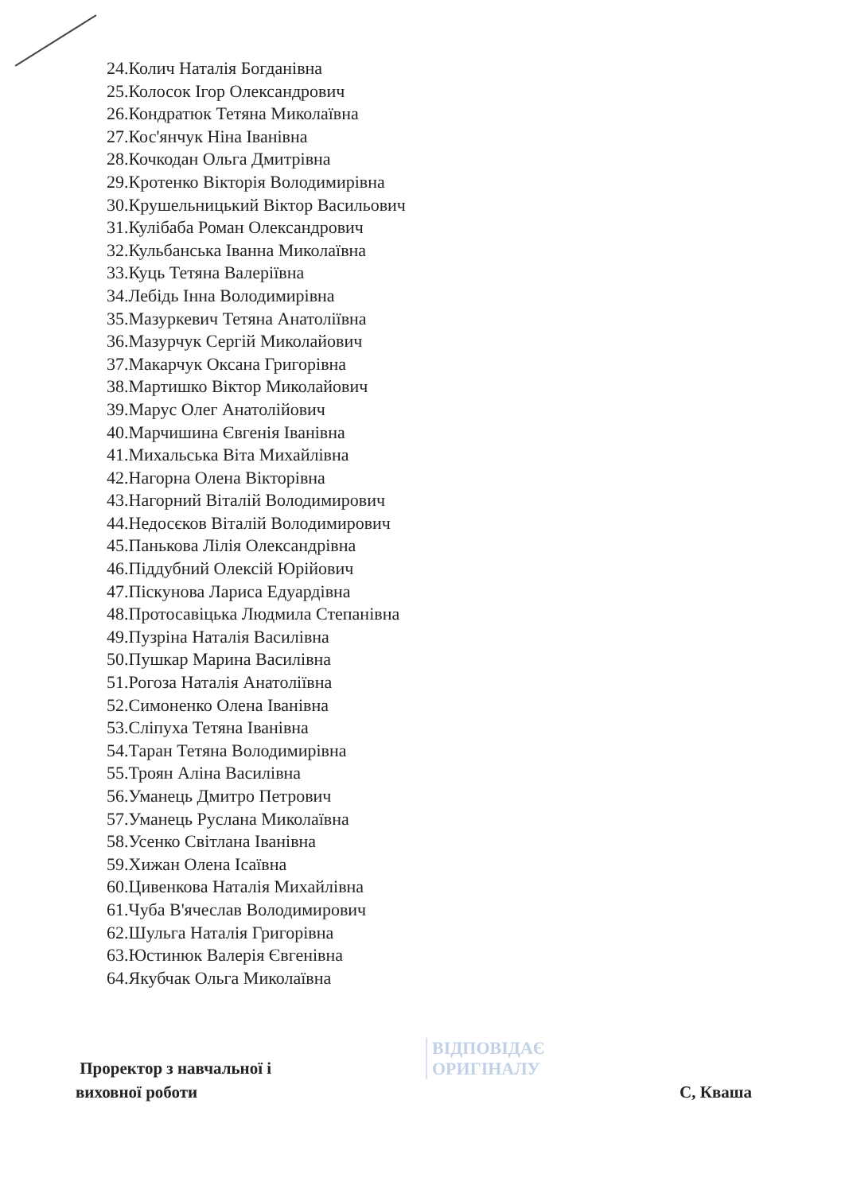24.Колич Наталія Богданівна
25.Колосок Ігор Олександрович
26.Кондратюк Тетяна Миколаївна
27.Кос'янчук Ніна Іванівна
28.Кочкодан Ольга Дмитрівна
29.Кротенко Вікторія Володимирівна
30.Крушельницький Віктор Васильович
31.Кулібаба Роман Олександрович
32.Кульбанська Іванна Миколаївна
33.Куць Тетяна Валеріївна
34.Лебідь Інна Володимирівна
35.Мазуркевич Тетяна Анатоліївна
36.Мазурчук Сергій Миколайович
37.Макарчук Оксана Григорівна
38.Мартишко Віктор Миколайович
39.Марус Олег Анатолійович
40.Марчишина Євгенія Іванівна
41.Михальська Віта Михайлівна
42.Нагорна Олена Вікторівна
43.Нагорний Віталій Володимирович
44.Недосєков Віталій Володимирович
45.Панькова Лілія Олександрівна
46.Піддубний Олексій Юрійович
47.Піскунова Лариса Едуардівна
48.Протосавіцька Людмила Степанівна
49.Пузріна Наталія Василівна
50.Пушкар Марина Василівна
51.Рогоза Наталія Анатоліївна
52.Симоненко Олена Іванівна
53.Сліпуха Тетяна Іванівна
54.Таран Тетяна Володимирівна
55.Троян Аліна Василівна
56.Уманець Дмитро Петрович
57.Уманець Руслана Миколаївна
58.Усенко Світлана Іванівна
59.Хижан Олена Ісаївна
60.Цивенкова Наталія Михайлівна
61.Чуба В'ячеслав Володимирович
62.Шульга Наталія Григорівна
63.Юстинюк Валерія Євгенівна
64.Якубчак Ольга Миколаївна
Проректор з навчальної і
виховної роботи
С, Кваша
ВІДПОВІДАЄ
ОРИГІНАЛУ